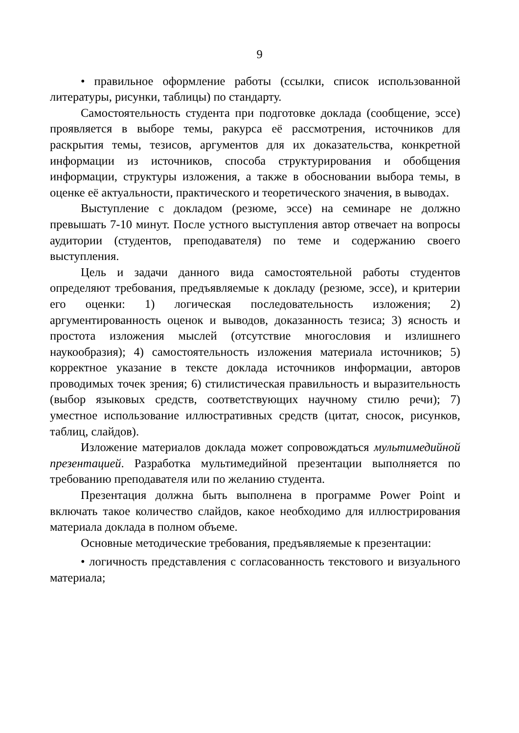9
• правильное оформление работы (ссылки, список использованной литературы, рисунки, таблицы) по стандарту.
Самостоятельность студента при подготовке доклада (сообщение, эссе) проявляется в выборе темы, ракурса её рассмотрения, источников для раскрытия темы, тезисов, аргументов для их доказательства, конкретной информации из источников, способа структурирования и обобщения информации, структуры изложения, а также в обосновании выбора темы, в оценке её актуальности, практического и теоретического значения, в выводах.
Выступление с докладом (резюме, эссе) на семинаре не должно превышать 7-10 минут. После устного выступления автор отвечает на вопросы аудитории (студентов, преподавателя) по теме и содержанию своего выступления.
Цель и задачи данного вида самостоятельной работы студентов определяют требования, предъявляемые к докладу (резюме, эссе), и критерии его оценки: 1) логическая последовательность изложения; 2) аргументированность оценок и выводов, доказанность тезиса; 3) ясность и простота изложения мыслей (отсутствие многословия и излишнего наукообразия); 4) самостоятельность изложения материала источников; 5) корректное указание в тексте доклада источников информации, авторов проводимых точек зрения; 6) стилистическая правильность и выразительность (выбор языковых средств, соответствующих научному стилю речи); 7) уместное использование иллюстративных средств (цитат, сносок, рисунков, таблиц, слайдов).
Изложение материалов доклада может сопровождаться мультимедийной презентацией. Разработка мультимедийной презентации выполняется по требованию преподавателя или по желанию студента.
Презентация должна быть выполнена в программе Power Point и включать такое количество слайдов, какое необходимо для иллюстрирования материала доклада в полном объеме.
Основные методические требования, предъявляемые к презентации:
• логичность представления с согласованность текстового и визуального материала;